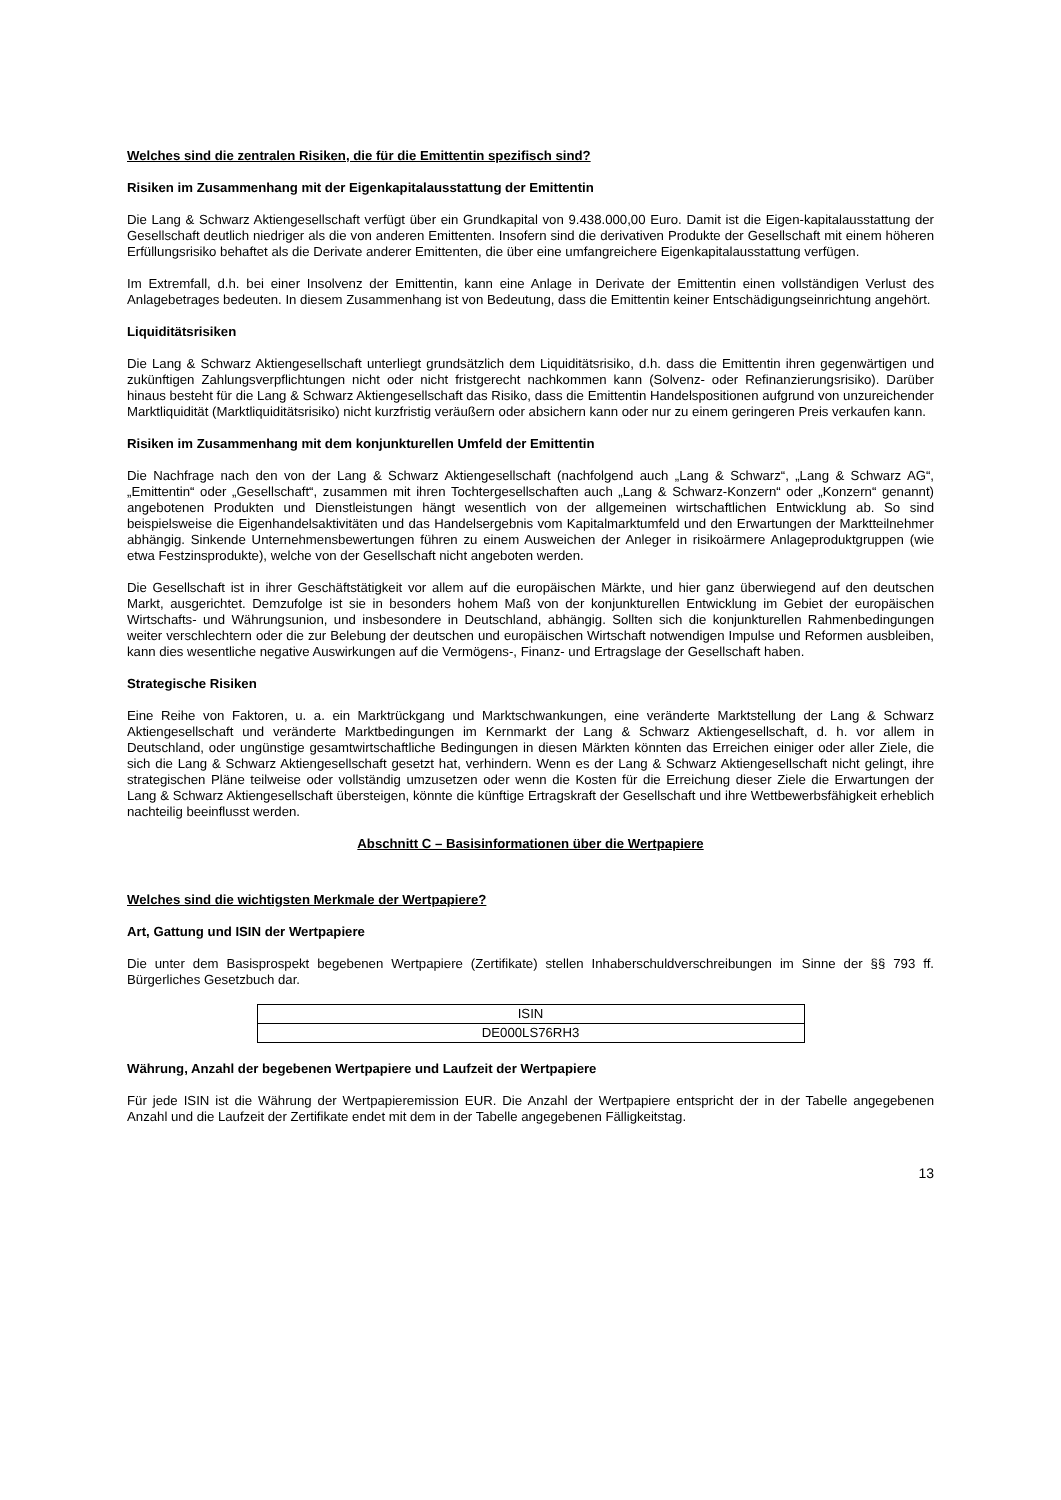Welches sind die zentralen Risiken, die für die Emittentin spezifisch sind?
Risiken im Zusammenhang mit der Eigenkapitalausstattung der Emittentin
Die Lang & Schwarz Aktiengesellschaft verfügt über ein Grundkapital von 9.438.000,00 Euro. Damit ist die Eigen-kapitalausstattung der Gesellschaft deutlich niedriger als die von anderen Emittenten. Insofern sind die derivativen Produkte der Gesellschaft mit einem höheren Erfüllungsrisiko behaftet als die Derivate anderer Emittenten, die über eine umfangreichere Eigenkapitalausstattung verfügen.
Im Extremfall, d.h. bei einer Insolvenz der Emittentin, kann eine Anlage in Derivate der Emittentin einen vollständigen Verlust des Anlagebetrages bedeuten. In diesem Zusammenhang ist von Bedeutung, dass die Emittentin keiner Entschädigungseinrichtung angehört.
Liquiditätsrisiken
Die Lang & Schwarz Aktiengesellschaft unterliegt grundsätzlich dem Liquiditätsrisiko, d.h. dass die Emittentin ihren gegenwärtigen und zukünftigen Zahlungsverpflichtungen nicht oder nicht fristgerecht nachkommen kann (Solvenz- oder Refinanzierungsrisiko). Darüber hinaus besteht für die Lang & Schwarz Aktiengesellschaft das Risiko, dass die Emittentin Handelspositionen aufgrund von unzureichender Marktliquidität (Marktliquiditätsrisiko) nicht kurzfristig veräußern oder absichern kann oder nur zu einem geringeren Preis verkaufen kann.
Risiken im Zusammenhang mit dem konjunkturellen Umfeld der Emittentin
Die Nachfrage nach den von der Lang & Schwarz Aktiengesellschaft (nachfolgend auch „Lang & Schwarz“, „Lang & Schwarz AG“, „Emittentin“ oder „Gesellschaft“, zusammen mit ihren Tochtergesellschaften auch „Lang & Schwarz-Konzern“ oder „Konzern“ genannt) angebotenen Produkten und Dienstleistungen hängt wesentlich von der allgemeinen wirtschaftlichen Entwicklung ab. So sind beispielsweise die Eigenhandelsaktivitäten und das Handelsergebnis vom Kapitalmarktumfeld und den Erwartungen der Marktteilnehmer abhängig. Sinkende Unternehmensbewertungen führen zu einem Ausweichen der Anleger in risikoärmere Anlageproduktgruppen (wie etwa Festzinsprodukte), welche von der Gesellschaft nicht angeboten werden.
Die Gesellschaft ist in ihrer Geschäftstätigkeit vor allem auf die europäischen Märkte, und hier ganz überwiegend auf den deutschen Markt, ausgerichtet. Demzufolge ist sie in besonders hohem Maß von der konjunkturellen Entwicklung im Gebiet der europäischen Wirtschafts- und Währungsunion, und insbesondere in Deutschland, abhängig. Sollten sich die konjunkturellen Rahmenbedingungen weiter verschlechtern oder die zur Belebung der deutschen und europäischen Wirtschaft notwendigen Impulse und Reformen ausbleiben, kann dies wesentliche negative Auswirkungen auf die Vermögens-, Finanz- und Ertragslage der Gesellschaft haben.
Strategische Risiken
Eine Reihe von Faktoren, u. a. ein Marktrückgang und Marktschwankungen, eine veränderte Marktstellung der Lang & Schwarz Aktiengesellschaft und veränderte Marktbedingungen im Kernmarkt der Lang & Schwarz Aktiengesellschaft, d. h. vor allem in Deutschland, oder ungünstige gesamtwirtschaftliche Bedingungen in diesen Märkten könnten das Erreichen einiger oder aller Ziele, die sich die Lang & Schwarz Aktiengesellschaft gesetzt hat, verhindern. Wenn es der Lang & Schwarz Aktiengesellschaft nicht gelingt, ihre strategischen Pläne teilweise oder vollständig umzusetzen oder wenn die Kosten für die Erreichung dieser Ziele die Erwartungen der Lang & Schwarz Aktiengesellschaft übersteigen, könnte die künftige Ertragskraft der Gesellschaft und ihre Wettbewerbsfähigkeit erheblich nachteilig beeinflusst werden.
Abschnitt C – Basisinformationen über die Wertpapiere
Welches sind die wichtigsten Merkmale der Wertpapiere?
Art, Gattung und ISIN der Wertpapiere
Die unter dem Basisprospekt begebenen Wertpapiere (Zertifikate) stellen Inhaberschuldverschreibungen im Sinne der §§ 793 ff. Bürgerliches Gesetzbuch dar.
| ISIN |
| --- |
| DE000LS76RH3 |
Währung, Anzahl der begebenen Wertpapiere und Laufzeit der Wertpapiere
Für jede ISIN ist die Währung der Wertpapieremission EUR. Die Anzahl der Wertpapiere entspricht der in der Tabelle angegebenen Anzahl und die Laufzeit der Zertifikate endet mit dem in der Tabelle angegebenen Fälligkeitstag.
13